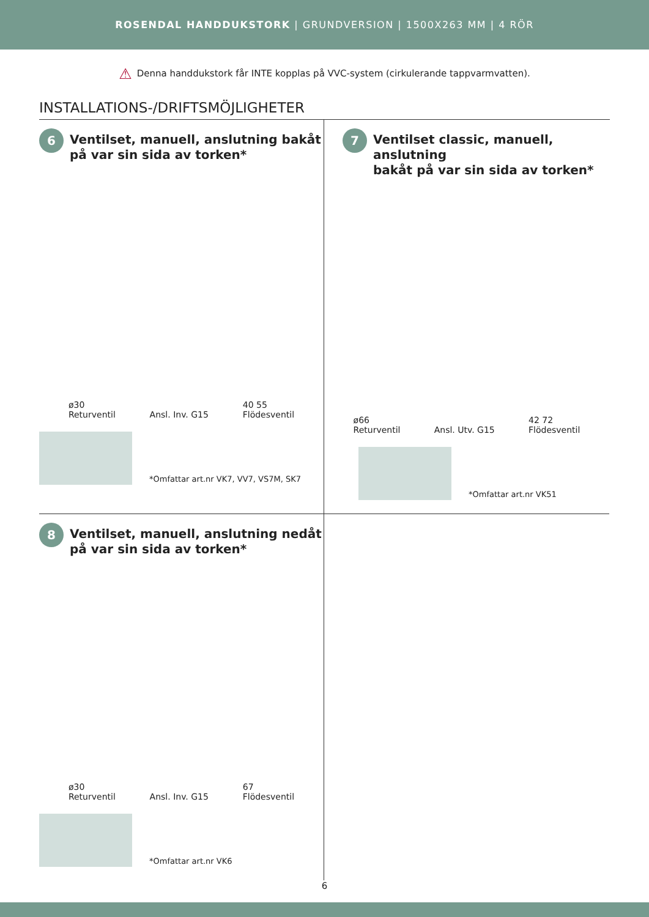ROSENDAL HANDDUKSTORK | GRUNDVERSION | 1500X263 MM | 4 RÖR
⚠ Denna handdukstork får INTE kopplas på VVC-system (cirkulerande tappvarmvatten).
INSTALLATIONS-/DRIFTSMÖJLIGHETER
6
Ventilset, manuell, anslutning bakåt
på var sin sida av torken*
ø30
Returventil Ansl. Inv. G15 40 55
Flödesventil
*Omfattar art.nr VK7, VV7, VS7M, SK7
7
Ventilset classic, manuell, anslutning
bakåt på var sin sida av torken*
ø66
Returventil Ansl. Utv. G15 42 72
Flödesventil
*Omfattar art.nr VK51
8
Ventilset, manuell, anslutning nedåt
på var sin sida av torken*
ø30
Returventil Ansl. Inv. G15 67
Flödesventil
*Omfattar art.nr VK6
6